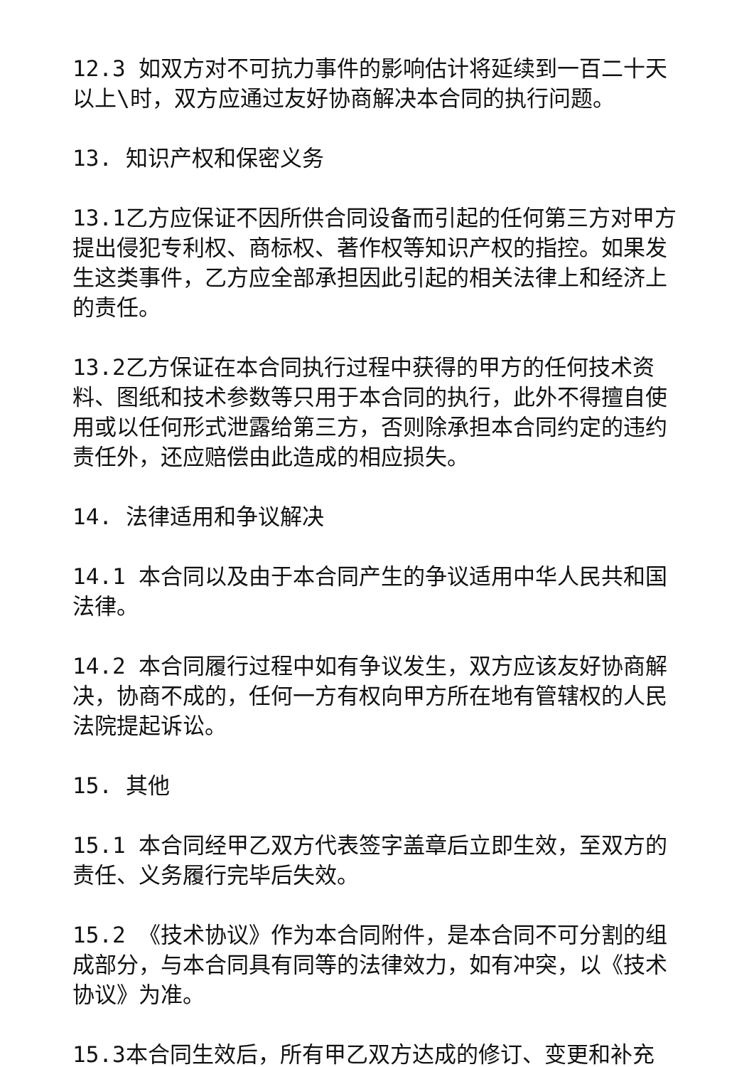12.3 如双方对不可抗力事件的影响估计将延续到一百二十天以上\时，双方应通过友好协商解决本合同的执行问题。
13. 知识产权和保密义务
13.1乙方应保证不因所供合同设备而引起的任何第三方对甲方提出侵犯专利权、商标权、著作权等知识产权的指控。如果发生这类事件，乙方应全部承担因此引起的相关法律上和经济上的责任。
13.2乙方保证在本合同执行过程中获得的甲方的任何技术资料、图纸和技术参数等只用于本合同的执行，此外不得擅自使用或以任何形式泄露给第三方，否则除承担本合同约定的违约责任外，还应赔偿由此造成的相应损失。
14. 法律适用和争议解决
14.1 本合同以及由于本合同产生的争议适用中华人民共和国法律。
14.2 本合同履行过程中如有争议发生，双方应该友好协商解决，协商不成的，任何一方有权向甲方所在地有管辖权的人民法院提起诉讼。
15. 其他
15.1 本合同经甲乙双方代表签字盖章后立即生效，至双方的责任、义务履行完毕后失效。
15.2 《技术协议》作为本合同附件，是本合同不可分割的组成部分，与本合同具有同等的法律效力，如有冲突，以《技术协议》为准。
15.3本合同生效后，所有甲乙双方达成的修订、变更和补充